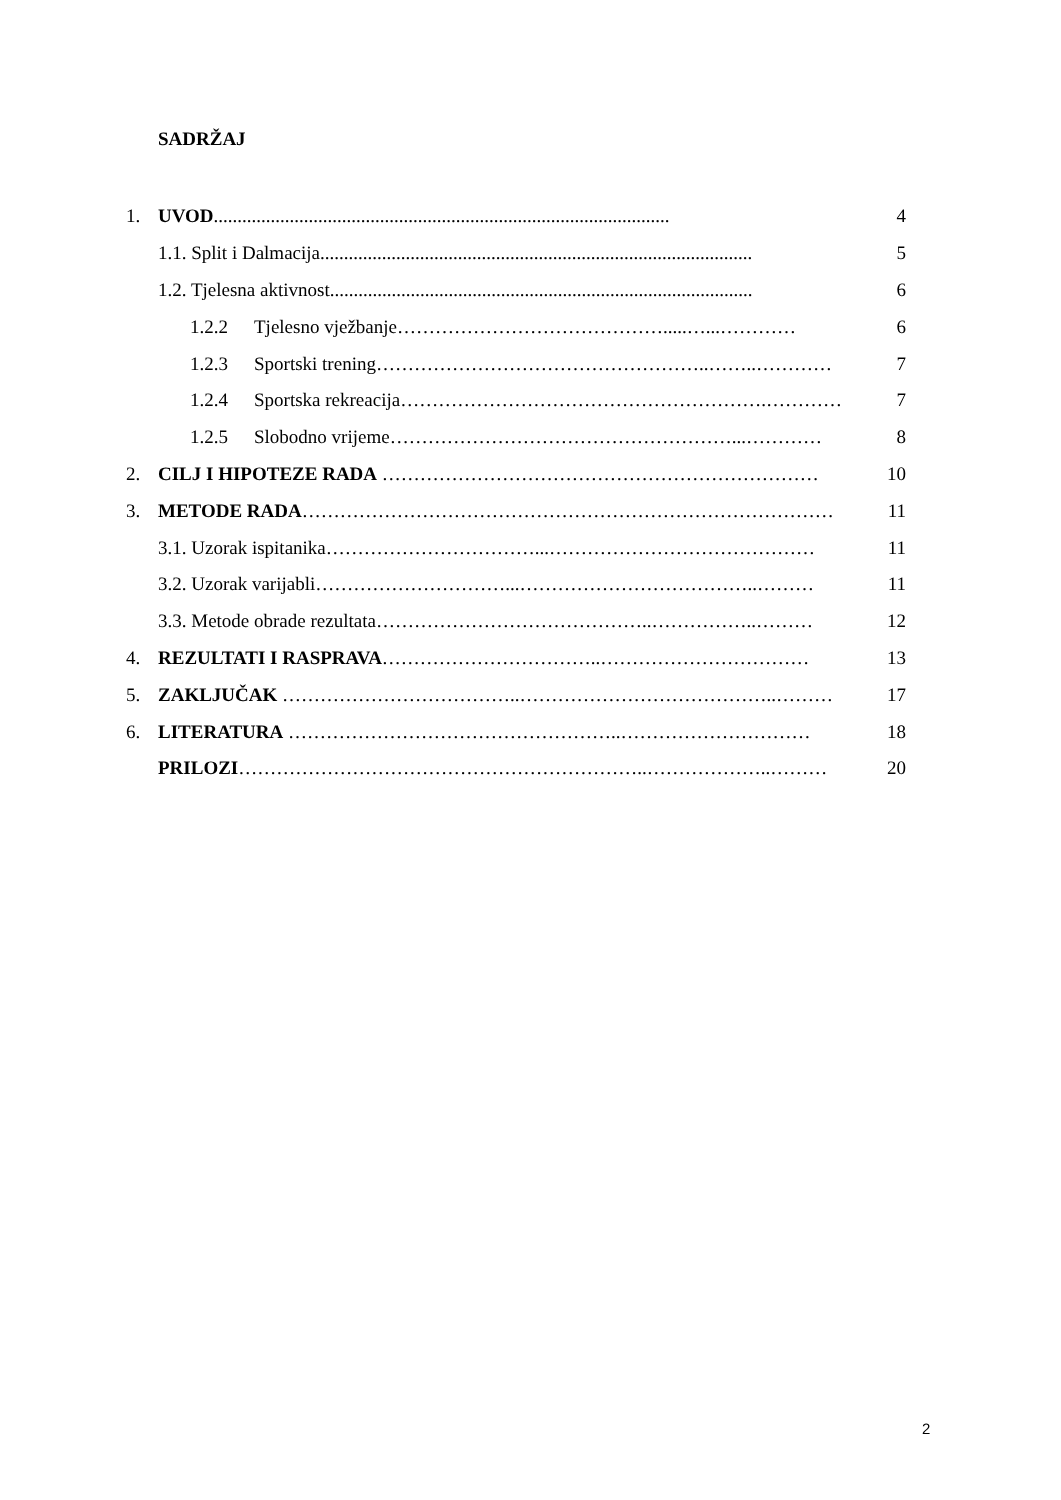SADRŽAJ
1. UVOD................................................................................................ 4
1.1. Split i Dalmacija........................................................................................... 5
1.2. Tjelesna aktivnost......................................................................................... 6
1.2.2 Tjelesno vježbanje…………………………………….....…...………… 6
1.2.3 Sportski trening……………………………………………..……..………… 7
1.2.4 Sportska rekreacija………………………………………………….………… 7
1.2.5 Slobodno vrijeme………………………………………………...………… 8
2. CILJ I HIPOTEZE RADA …………………………………………………………… 10
3. METODE RADA………………………………………………………………………… 11
3.1. Uzorak ispitanika……………………………...…………………………………… 11
3.2. Uzorak varijabli…………………………...………………………………..……… 11
3.3. Metode obrade rezultata……………………………………..……………..……… 12
4. REZULTATI I RASPRAVA……………………………..…………………………… 13
5. ZAKLJUČAK ………………………………..…………………………………..……… 17
6. LITERATURA ……………………………………………..………………………… 18
PRILOZI………………………………………………………..………………..……… 20
2